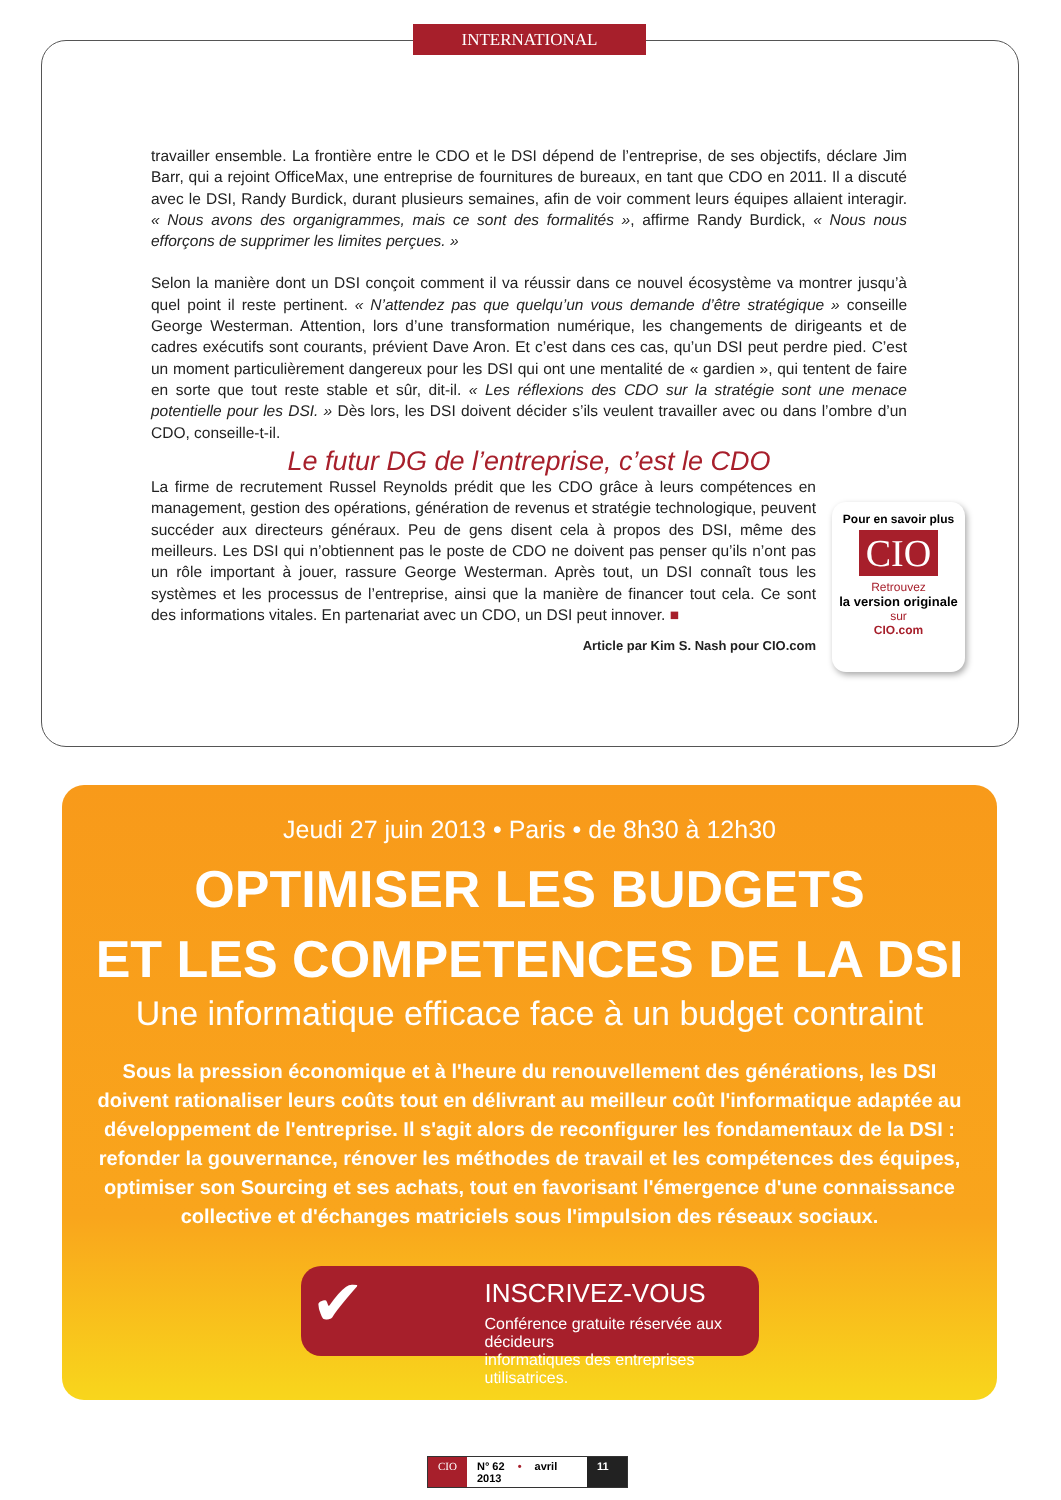INTERNATIONAL
travailler ensemble. La frontière entre le CDO et le DSI dépend de l’entreprise, de ses objectifs, déclare Jim Barr, qui a rejoint OfficeMax, une entreprise de fournitures de bureaux, en tant que CDO en 2011. Il a discuté avec le DSI, Randy Burdick, durant plusieurs semaines, afin de voir comment leurs équipes allaient interagir. « Nous avons des organigrammes, mais ce sont des formalités », affirme Randy Burdick, « Nous nous efforçons de supprimer les limites perçues. »
Selon la manière dont un DSI conçoit comment il va réussir dans ce nouvel écosystème va montrer jusqu’à quel point il reste pertinent. « N’attendez pas que quelqu’un vous demande d’être stratégique » conseille George Westerman. Attention, lors d’une transformation numérique, les changements de dirigeants et de cadres exécutifs sont courants, prévient Dave Aron. Et c’est dans ces cas, qu’un DSI peut perdre pied. C’est un moment particulièrement dangereux pour les DSI qui ont une mentalité de « gardien », qui tentent de faire en sorte que tout reste stable et sûr, dit-il. « Les réflexions des CDO sur la stratégie sont une menace potentielle pour les DSI. » Dès lors, les DSI doivent décider s’ils veulent travailler avec ou dans l’ombre d’un CDO, conseille-t-il.
Le futur DG de l’entreprise, c’est le CDO
La firme de recrutement Russel Reynolds prédit que les CDO grâce à leurs compétences en management, gestion des opérations, génération de revenus et stratégie technologique, peuvent succéder aux directeurs généraux. Peu de gens disent cela à propos des DSI, même des meilleurs. Les DSI qui n’obtiennent pas le poste de CDO ne doivent pas penser qu’ils n’ont pas un rôle important à jouer, rassure George Westerman. Après tout, un DSI connaît tous les systèmes et les processus de l’entreprise, ainsi que la manière de financer tout cela. Ce sont des informations vitales. En partenariat avec un CDO, un DSI peut innover. ■
Article par Kim S. Nash pour CIO.com
Pour en savoir plus
CIO
Retrouvez
la version originale
sur
CIO.com
Jeudi 27 juin 2013 • Paris • de 8h30 à 12h30
OPTIMISER LES BUDGETS
ET LES COMPETENCES DE LA DSI
Une informatique efficace face à un budget contraint
Sous la pression économique et à l'heure du renouvellement des générations, les DSI doivent rationaliser leurs coûts tout en délivrant au meilleur coût l'informatique adaptée au développement de l'entreprise. Il s'agit alors de reconfigurer les fondamentaux de la DSI : refonder la gouvernance, rénover les méthodes de travail et les compétences des équipes, optimiser son Sourcing et ses achats, tout en favorisant l'émergence d'une connaissance collective et d'échanges matriciels sous l'impulsion des réseaux sociaux.
✔
INSCRIVEZ-VOUS
Conférence gratuite réservée aux décideurs
informatiques des entreprises utilisatrices.
CIO N° 62 • avril 2013 11